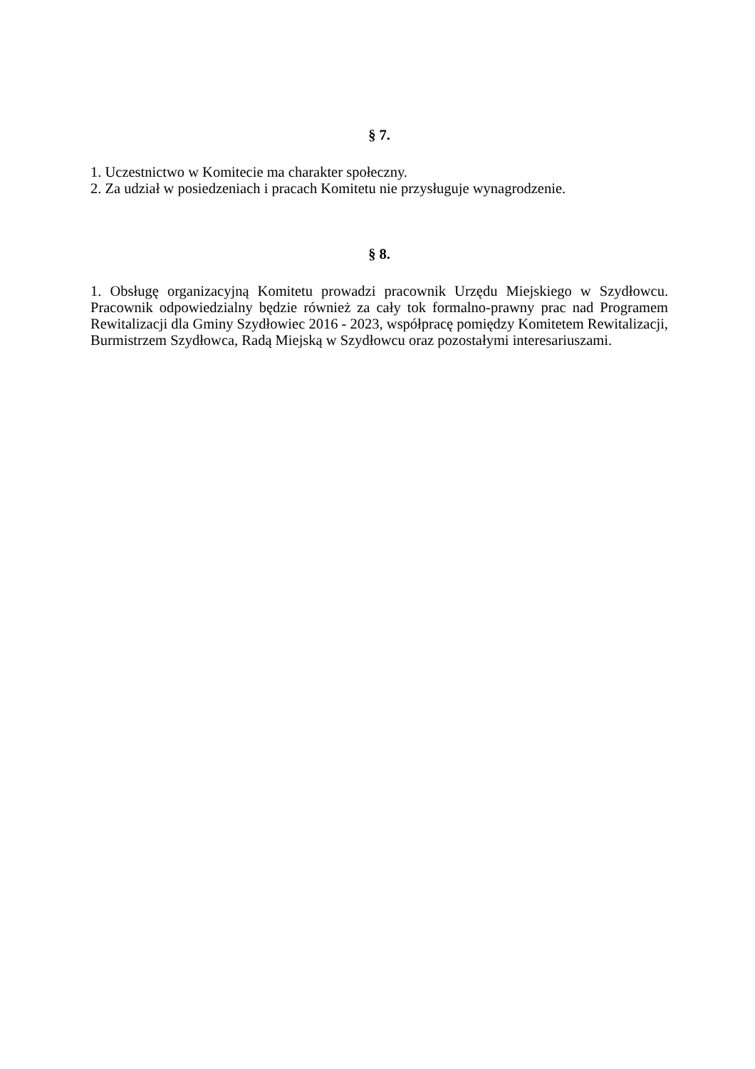§ 7.
1. Uczestnictwo w Komitecie ma charakter społeczny.
2. Za udział w posiedzeniach i pracach Komitetu nie przysługuje wynagrodzenie.
§ 8.
1. Obsługę organizacyjną Komitetu prowadzi pracownik Urzędu Miejskiego w Szydłowcu. Pracownik odpowiedzialny będzie również za cały tok formalno-prawny prac nad Programem Rewitalizacji dla Gminy Szydłowiec 2016 - 2023, współpracę pomiędzy Komitetem Rewitalizacji, Burmistrzem Szydłowca, Radą Miejską w Szydłowcu oraz pozostałymi interesariuszami.